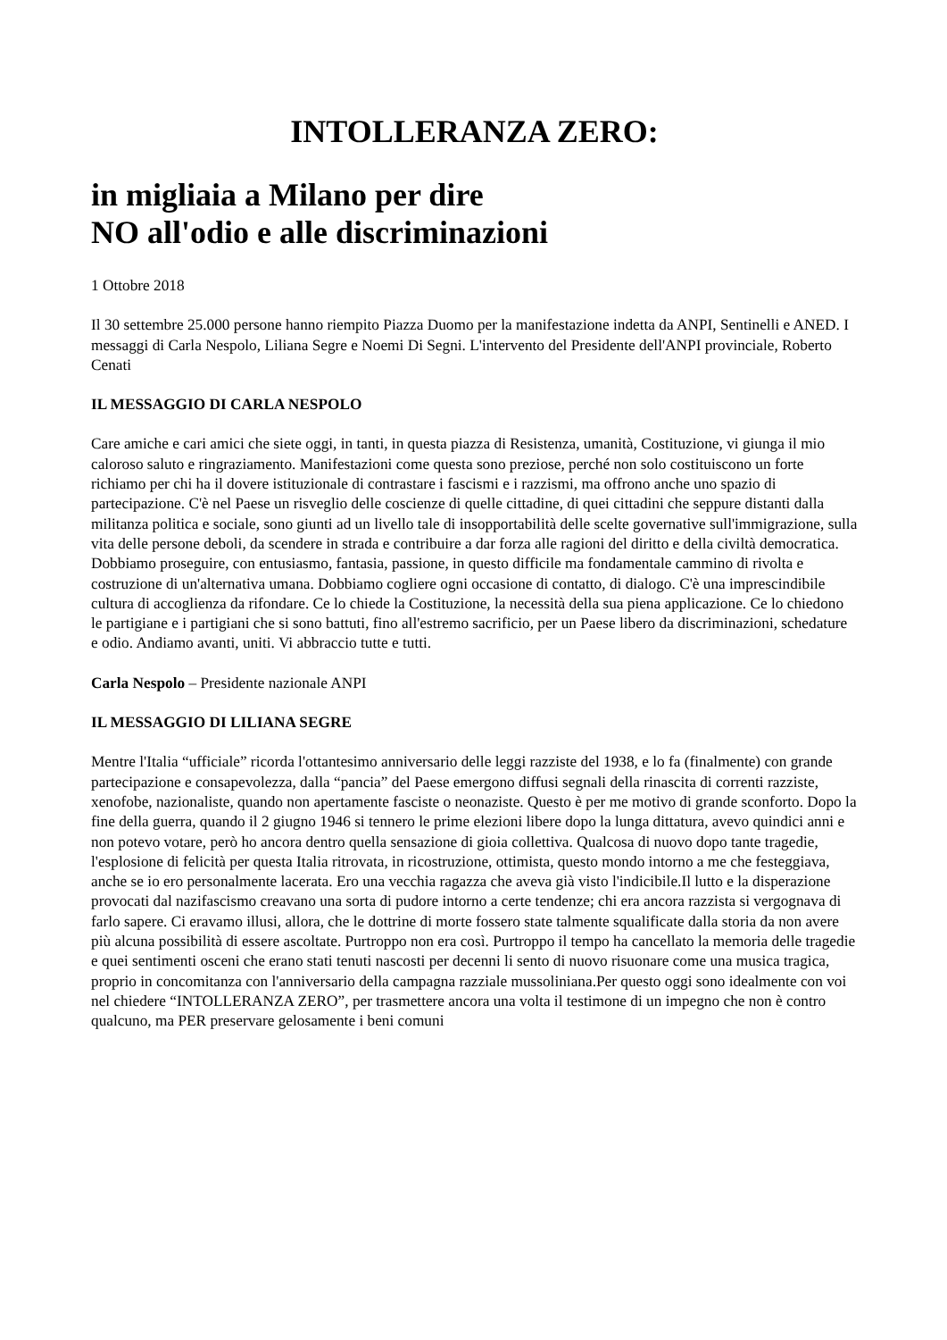INTOLLERANZA ZERO:
in migliaia a Milano per dire
NO all'odio e alle discriminazioni
1 Ottobre 2018
Il 30 settembre 25.000 persone hanno riempito Piazza Duomo per la manifestazione indetta da ANPI, Sentinelli e ANED. I messaggi di Carla Nespolo, Liliana Segre e Noemi Di Segni. L'intervento del Presidente dell'ANPI provinciale, Roberto Cenati
IL MESSAGGIO DI CARLA NESPOLO
Care amiche e cari amici che siete oggi, in tanti, in questa piazza di Resistenza, umanità, Costituzione, vi giunga il mio caloroso saluto e ringraziamento. Manifestazioni come questa sono preziose, perché non solo costituiscono un forte richiamo per chi ha il dovere istituzionale di contrastare i fascismi e i razzismi, ma offrono anche uno spazio di partecipazione. C'è nel Paese un risveglio delle coscienze di quelle cittadine, di quei cittadini che seppure distanti dalla militanza politica e sociale, sono giunti ad un livello tale di insopportabilità delle scelte governative sull'immigrazione, sulla vita delle persone deboli, da scendere in strada e contribuire a dar forza alle ragioni del diritto e della civiltà democratica. Dobbiamo proseguire, con entusiasmo, fantasia, passione, in questo difficile ma fondamentale cammino di rivolta e costruzione di un'alternativa umana. Dobbiamo cogliere ogni occasione di contatto, di dialogo. C'è una imprescindibile cultura di accoglienza da rifondare. Ce lo chiede la Costituzione, la necessità della sua piena applicazione. Ce lo chiedono le partigiane e i partigiani che si sono battuti, fino all'estremo sacrificio, per un Paese libero da discriminazioni, schedature e odio. Andiamo avanti, uniti. Vi abbraccio tutte e tutti.
Carla Nespolo – Presidente nazionale ANPI
IL MESSAGGIO DI LILIANA SEGRE
Mentre l'Italia “ufficiale” ricorda l'ottantesimo anniversario delle leggi razziste del 1938, e lo fa (finalmente) con grande partecipazione e consapevolezza, dalla “pancia” del Paese emergono diffusi segnali della rinascita di correnti razziste, xenofobe, nazionaliste, quando non apertamente fasciste o neonaziste. Questo è per me motivo di grande sconforto. Dopo la fine della guerra, quando il 2 giugno 1946 si tennero le prime elezioni libere dopo la lunga dittatura, avevo quindici anni e non potevo votare, però ho ancora dentro quella sensazione di gioia collettiva. Qualcosa di nuovo dopo tante tragedie, l'esplosione di felicità per questa Italia ritrovata, in ricostruzione, ottimista, questo mondo intorno a me che festeggiava, anche se io ero personalmente lacerata. Ero una vecchia ragazza che aveva già visto l'indicibile.Il lutto e la disperazione provocati dal nazifascismo creavano una sorta di pudore intorno a certe tendenze; chi era ancora razzista si vergognava di farlo sapere. Ci eravamo illusi, allora, che le dottrine di morte fossero state talmente squalificate dalla storia da non avere più alcuna possibilità di essere ascoltate. Purtroppo non era così. Purtroppo il tempo ha cancellato la memoria delle tragedie e quei sentimenti osceni che erano stati tenuti nascosti per decenni li sento di nuovo risuonare come una musica tragica, proprio in concomitanza con l'anniversario della campagna razziale mussoliniana.Per questo oggi sono idealmente con voi nel chiedere “INTOLLERANZA ZERO”, per trasmettere ancora una volta il testimone di un impegno che non è contro qualcuno, ma PER preservare gelosamente i beni comuni